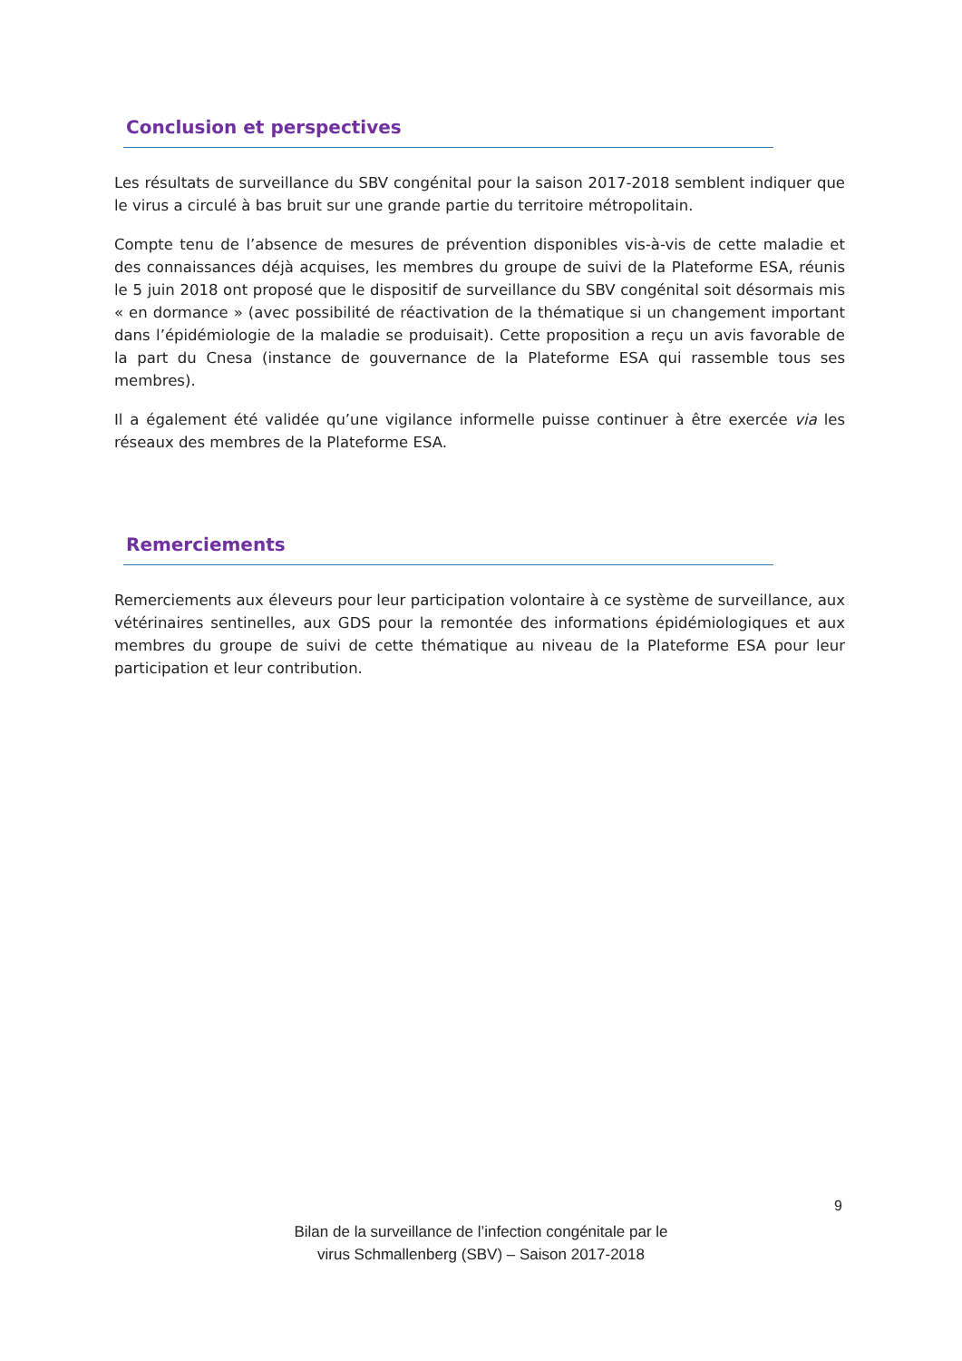Conclusion et perspectives
Les résultats de surveillance du SBV congénital pour la saison 2017-2018 semblent indiquer que le virus a circulé à bas bruit sur une grande partie du territoire métropolitain.
Compte tenu de l’absence de mesures de prévention disponibles vis-à-vis de cette maladie et des connaissances déjà acquises, les membres du groupe de suivi de la Plateforme ESA, réunis le 5 juin 2018 ont proposé que le dispositif de surveillance du SBV congénital soit désormais mis « en dormance » (avec possibilité de réactivation de la thématique si un changement important dans l’épidémiologie de la maladie se produisait). Cette proposition a reçu un avis favorable de la part du Cnesa (instance de gouvernance de la Plateforme ESA qui rassemble tous ses membres).
Il a également été validée qu’une vigilance informelle puisse continuer à être exercée via les réseaux des membres de la Plateforme ESA.
Remerciements
Remerciements aux éleveurs pour leur participation volontaire à ce système de surveillance, aux vétérinaires sentinelles, aux GDS pour la remontée des informations épidémiologiques et aux membres du groupe de suivi de cette thématique au niveau de la Plateforme ESA pour leur participation et leur contribution.
9
Bilan de la surveillance de l’infection congénitale par le
virus Schmallenberg (SBV) – Saison 2017-2018